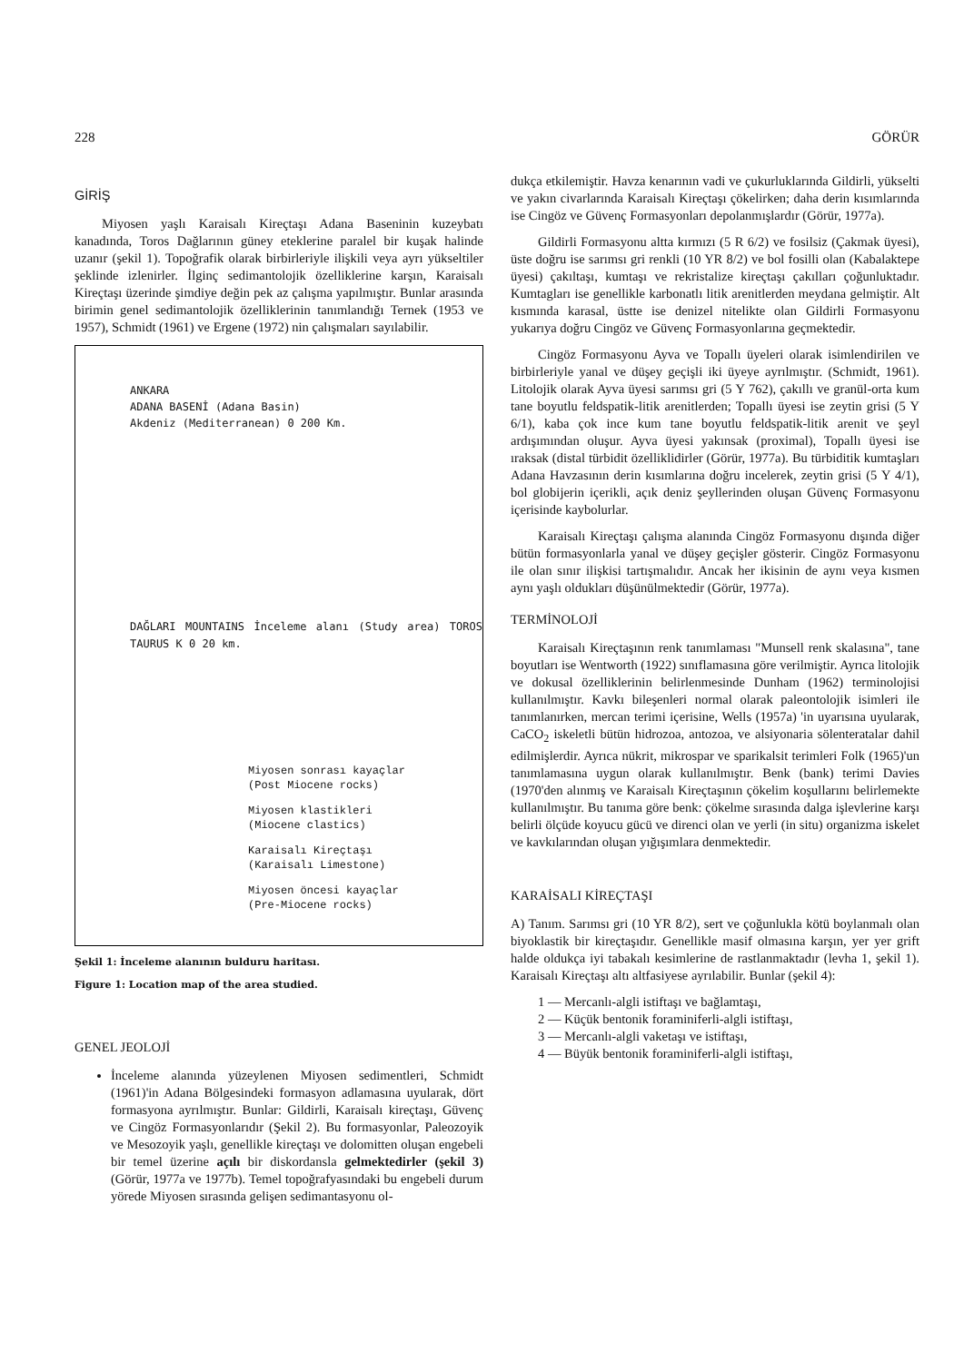228 GÖRÜR
GİRİŞ
Miyosen yaşlı Karaisalı Kireçtaşı Adana Baseninin kuzeybatı kanadında, Toros Dağlarının güney eteklerine paralel bir kuşak halinde uzanır (şekil 1). Topoğrafik olarak birbirleriyle ilişkili veya ayrı yükseltiler şeklinde izlenirler. İlginç sedimantolojik özelliklerine karşın, Karaisalı Kireçtaşı üzerinde şimdiye değin pek az çalışma yapılmıştır. Bunlar arasında birimin genel sedimantolojik özelliklerinin tanımlandığı Ternek (1953 ve 1957), Schmidt (1961) ve Ergene (1972) nin çalışmaları sayılabilir.
ANKARA
ADANA BASENİ (Adana Basin)
Akdeniz (Mediterranean) 0 200 Km.
DAĞLARI MOUNTAINS İnceleme alanı (Study area) TOROS TAURUS K 0 20 km.
Miyosen sonrası kayaçlar
(Post Miocene rocks)
Miyosen klastikleri
(Miocene clastics)
Karaisalı Kireçtaşı
(Karaisalı Limestone)
Miyosen öncesi kayaçlar
(Pre-Miocene rocks)
Şekil 1: İnceleme alanının bulduru haritası.
Figure 1: Location map of the area studied.
GENEL JEOLOJİ
İnceleme alanında yüzeylenen Miyosen sedimentleri, Schmidt (1961)'in Adana Bölgesindeki formasyon adlamasına uyularak, dört formasyona ayrılmıştır. Bunlar: Gildirli, Karaisalı kireçtaşı, Güvenç ve Cingöz Formasyonlarıdır (Şekil 2). Bu formasyonlar, Paleozoyik ve Mesozoyik yaşlı, genellikle kireçtaşı ve dolomitten oluşan engebeli bir temel üzerine açılı bir diskordansla gelmektedirler (şekil 3) (Görür, 1977a ve 1977b). Temel topoğrafyasındaki bu engebeli durum yörede Miyosen sırasında gelişen sedimantasyonu ol-
dukça etkilemiştir. Havza kenarının vadi ve çukurluklarında Gildirli, yükselti ve yakın civarlarında Karaisalı Kireçtaşı çökelirken; daha derin kısımlarında ise Cingöz ve Güvenç Formasyonları depolanmışlardır (Görür, 1977a).
Gildirli Formasyonu altta kırmızı (5 R 6/2) ve fosilsiz (Çakmak üyesi), üste doğru ise sarımsı gri renkli (10 YR 8/2) ve bol fosilli olan (Kabalaktepe üyesi) çakıltaşı, kumtaşı ve rekristalize kireçtaşı çakılları çoğunluktadır. Kumtagları ise genellikle karbonatlı litik arenitlerden meydana gelmiştir. Alt kısmında karasal, üstte ise denizel nitelikte olan Gildirli Formasyonu yukarıya doğru Cingöz ve Güvenç Formasyonlarına geçmektedir.
Cingöz Formasyonu Ayva ve Topallı üyeleri olarak isimlendirilen ve birbirleriyle yanal ve düşey geçişli iki üyeye ayrılmıştır. (Schmidt, 1961). Litolojik olarak Ayva üyesi sarımsı gri (5 Y 762), çakıllı ve granül-orta kum tane boyutlu feldspatik-litik arenitlerden; Topallı üyesi ise zeytin grisi (5 Y 6/1), kaba çok ince kum tane boyutlu feldspatik-litik arenit ve şeyl ardışımından oluşur. Ayva üyesi yakınsak (proximal), Topallı üyesi ise ıraksak (distal türbidit özelliklidirler (Görür, 1977a). Bu türbiditik kumtaşları Adana Havzasının derin kısımlarına doğru incelerek, zeytin grisi (5 Y 4/1), bol globijerin içerikli, açık deniz şeyllerinden oluşan Güvenç Formasyonu içerisinde kaybolurlar.
Karaisalı Kireçtaşı çalışma alanında Cingöz Formasyonu dışında diğer bütün formasyonlarla yanal ve düşey geçişler gösterir. Cingöz Formasyonu ile olan sınır ilişkisi tartışmalıdır. Ancak her ikisinin de aynı veya kısmen aynı yaşlı oldukları düşünülmektedir (Görür, 1977a).
TERMİNOLOJİ
Karaisalı Kireçtaşının renk tanımlaması "Munsell renk skalasına", tane boyutları ise Wentworth (1922) sınıflamasına göre verilmiştir. Ayrıca litolojik ve dokusal özelliklerinin belirlenmesinde Dunham (1962) terminolojisi kullanılmıştır. Kavkı bileşenleri normal olarak paleontolojik isimleri ile tanımlanırken, mercan terimi içerisine, Wells (1957a) 'in uyarısına uyularak, CaCO<sub>2</sub> iskeletli bütün hidrozoa, antozoa, ve alsiyonaria sölenteratalar dahil edilmişlerdir. Ayrıca nükrit, mikrospar ve sparikalsit terimleri Folk (1965)'un tanımlamasına uygun olarak kullanılmıştır. Benk (bank) terimi Davies (1970'den alınmış ve Karaisalı Kireçtaşının çökelim koşullarını belirlemekte kullanılmıştır. Bu tanıma göre benk: çökelme sırasında dalga işlevlerine karşı belirli ölçüde koyucu gücü ve direnci olan ve yerli (in situ) organizma iskelet ve kavkılarından oluşan yığışımlara denmektedir.
KARAİSALI KİREÇTAŞI
A) Tanım. Sarımsı gri (10 YR 8/2), sert ve çoğunlukla kötü boylanmalı olan biyoklastik bir kireçtaşıdır. Genellikle masif olmasına karşın, yer yer grift halde oldukça iyi tabakalı kesimlerine de rastlanmaktadır (levha 1, şekil 1). Karaisalı Kireçtaşı altı altfasiyese ayrılabilir. Bunlar (şekil 4):
1 — Mercanlı-algli istiftaşı ve bağlamtaşı,
2 — Küçük bentonik foraminiferli-algli istiftaşı,
3 — Mercanlı-algli vaketaşı ve istiftaşı,
4 — Büyük bentonik foraminiferli-algli istiftaşı,